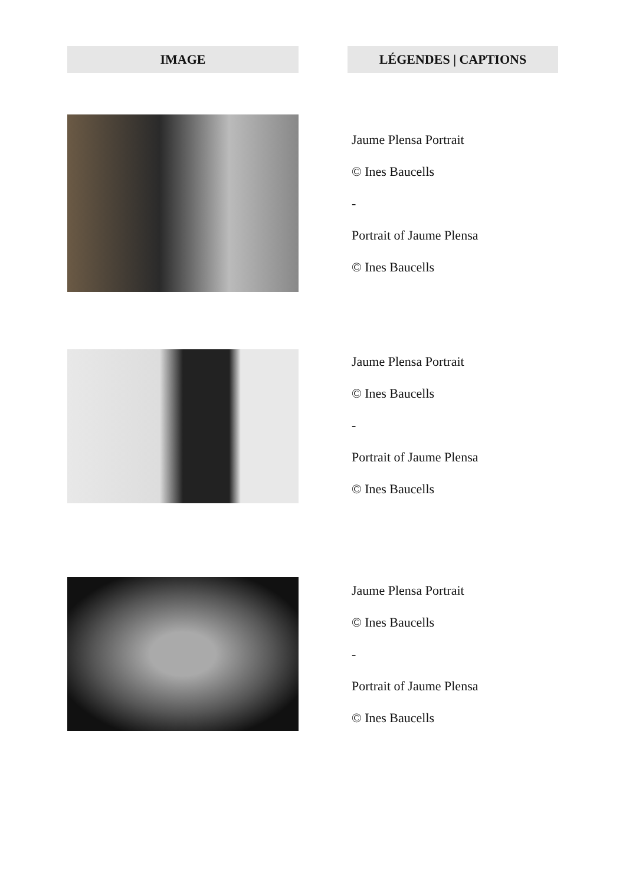| IMAGE | | LÉGENDES / CAPTIONS |
| --- | --- | --- |
| | | Jaume Plensa Portrait © Ines Baucells - Portrait of Jaume Plensa © Ines Baucells |
| | | Jaume Plensa Portrait © Ines Baucells - Portrait of Jaume Plensa © Ines Baucells |
| | | Jaume Plensa Portrait © Ines Baucells - Portrait of Jaume Plensa © Ines Baucells |